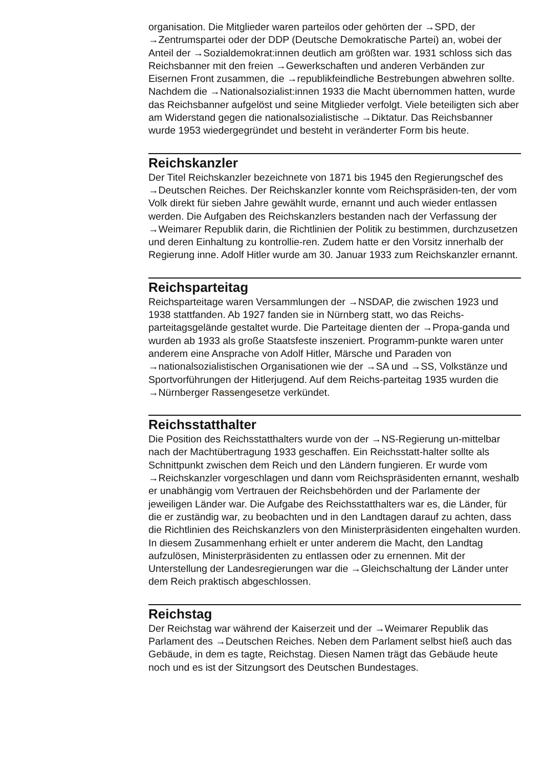organisation. Die Mitglieder waren parteilos oder gehörten der →SPD, der →Zentrumspartei oder der DDP (Deutsche Demokratische Partei) an, wobei der Anteil der →Sozialdemokrat:innen deutlich am größten war. 1931 schloss sich das Reichsbanner mit den freien →Gewerkschaften und anderen Verbänden zur Eisernen Front zusammen, die →republikfeindliche Bestrebungen abwehren sollte. Nachdem die →Nationalsozialist:innen 1933 die Macht übernommen hatten, wurde das Reichsbanner aufgelöst und seine Mitglieder verfolgt. Viele beteiligten sich aber am Widerstand gegen die nationalsozialistische →Diktatur. Das Reichsbanner wurde 1953 wiedergegründet und besteht in veränderter Form bis heute.
Reichskanzler
Der Titel Reichskanzler bezeichnete von 1871 bis 1945 den Regierungschef des →Deutschen Reiches. Der Reichskanzler konnte vom Reichspräsiden-ten, der vom Volk direkt für sieben Jahre gewählt wurde, ernannt und auch wieder entlassen werden. Die Aufgaben des Reichskanzlers bestanden nach der Verfassung der →Weimarer Republik darin, die Richtlinien der Politik zu bestimmen, durchzusetzen und deren Einhaltung zu kontrollie-ren. Zudem hatte er den Vorsitz innerhalb der Regierung inne. Adolf Hitler wurde am 30. Januar 1933 zum Reichskanzler ernannt.
Reichsparteitag
Reichsparteitage waren Versammlungen der →NSDAP, die zwischen 1923 und 1938 stattfanden. Ab 1927 fanden sie in Nürnberg statt, wo das Reichs-parteitagsgelände gestaltet wurde. Die Parteitage dienten der →Propa-ganda und wurden ab 1933 als große Staatsfeste inszeniert. Programm-punkte waren unter anderem eine Ansprache von Adolf Hitler, Märsche und Paraden von →nationalsozialistischen Organisationen wie der →SA und →SS, Volkstänze und Sportvorführungen der Hitlerjugend. Auf dem Reichs-parteitag 1935 wurden die →Nürnberger Rassengesetze verkündet.
Reichsstatthalter
Die Position des Reichsstatthalters wurde von der →NS-Regierung un-mittelbar nach der Machtübertragung 1933 geschaffen. Ein Reichsstatt-halter sollte als Schnittpunkt zwischen dem Reich und den Ländern fungieren. Er wurde vom →Reichskanzler vorgeschlagen und dann vom Reichspräsidenten ernannt, weshalb er unabhängig vom Vertrauen der Reichsbehörden und der Parlamente der jeweiligen Länder war. Die Aufgabe des Reichsstatthalters war es, die Länder, für die er zuständig war, zu beobachten und in den Landtagen darauf zu achten, dass die Richtlinien des Reichskanzlers von den Ministerpräsidenten eingehalten wurden. In diesem Zusammenhang erhielt er unter anderem die Macht, den Landtag aufzulösen, Ministerpräsidenten zu entlassen oder zu ernennen. Mit der Unterstellung der Landesregierungen war die →Gleichschaltung der Länder unter dem Reich praktisch abgeschlossen.
Reichstag
Der Reichstag war während der Kaiserzeit und der →Weimarer Republik das Parlament des →Deutschen Reiches. Neben dem Parlament selbst hieß auch das Gebäude, in dem es tagte, Reichstag. Diesen Namen trägt das Gebäude heute noch und es ist der Sitzungsort des Deutschen Bundestages.